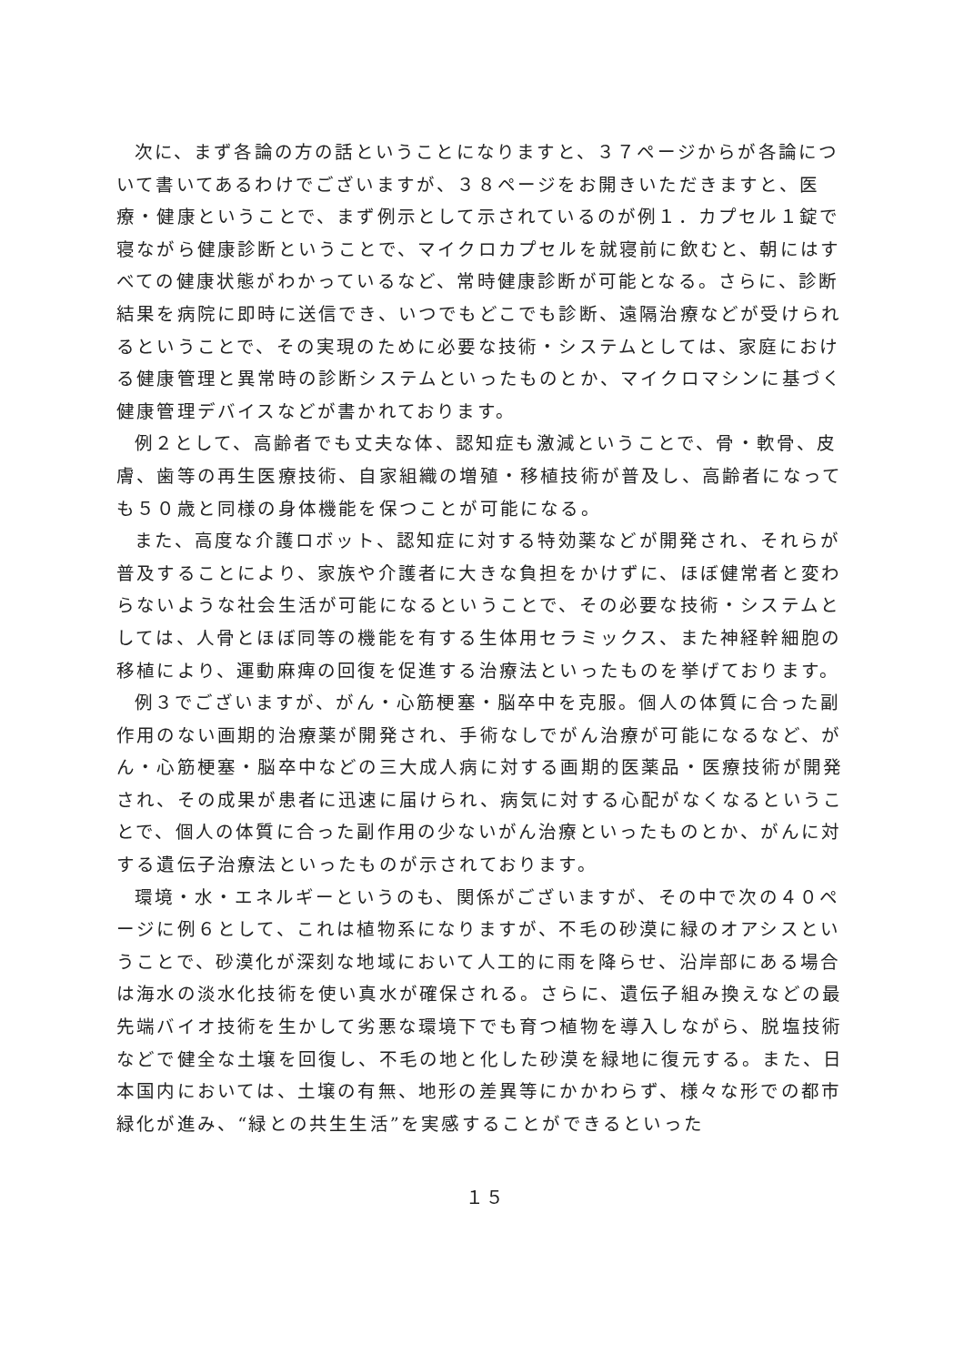次に、まず各論の方の話ということになりますと、３７ページからが各論について書いてあるわけでございますが、３８ページをお開きいただきますと、医療・健康ということで、まず例示として示されているのが例１．カプセル１錠で寝ながら健康診断ということで、マイクロカプセルを就寝前に飲むと、朝にはすべての健康状態がわかっているなど、常時健康診断が可能となる。さらに、診断結果を病院に即時に送信でき、いつでもどこでも診断、遠隔治療などが受けられるということで、その実現のために必要な技術・システムとしては、家庭における健康管理と異常時の診断システムといったものとか、マイクロマシンに基づく健康管理デバイスなどが書かれております。
例２として、高齢者でも丈夫な体、認知症も激減ということで、骨・軟骨、皮膚、歯等の再生医療技術、自家組織の増殖・移植技術が普及し、高齢者になっても５０歳と同様の身体機能を保つことが可能になる。
また、高度な介護ロボット、認知症に対する特効薬などが開発され、それらが普及することにより、家族や介護者に大きな負担をかけずに、ほぼ健常者と変わらないような社会生活が可能になるということで、その必要な技術・システムとしては、人骨とほぼ同等の機能を有する生体用セラミックス、また神経幹細胞の移植により、運動麻痺の回復を促進する治療法といったものを挙げております。
例３でございますが、がん・心筋梗塞・脳卒中を克服。個人の体質に合った副作用のない画期的治療薬が開発され、手術なしでがん治療が可能になるなど、がん・心筋梗塞・脳卒中などの三大成人病に対する画期的医薬品・医療技術が開発され、その成果が患者に迅速に届けられ、病気に対する心配がなくなるということで、個人の体質に合った副作用の少ないがん治療といったものとか、がんに対する遺伝子治療法といったものが示されております。
環境・水・エネルギーというのも、関係がございますが、その中で次の４０ページに例６として、これは植物系になりますが、不毛の砂漠に緑のオアシスということで、砂漠化が深刻な地域において人工的に雨を降らせ、沿岸部にある場合は海水の淡水化技術を使い真水が確保される。さらに、遺伝子組み換えなどの最先端バイオ技術を生かして劣悪な環境下でも育つ植物を導入しながら、脱塩技術などで健全な土壌を回復し、不毛の地と化した砂漠を緑地に復元する。また、日本国内においては、土壌の有無、地形の差異等にかかわらず、様々な形での都市緑化が進み、“緑との共生生活”を実感することができるといった
１５